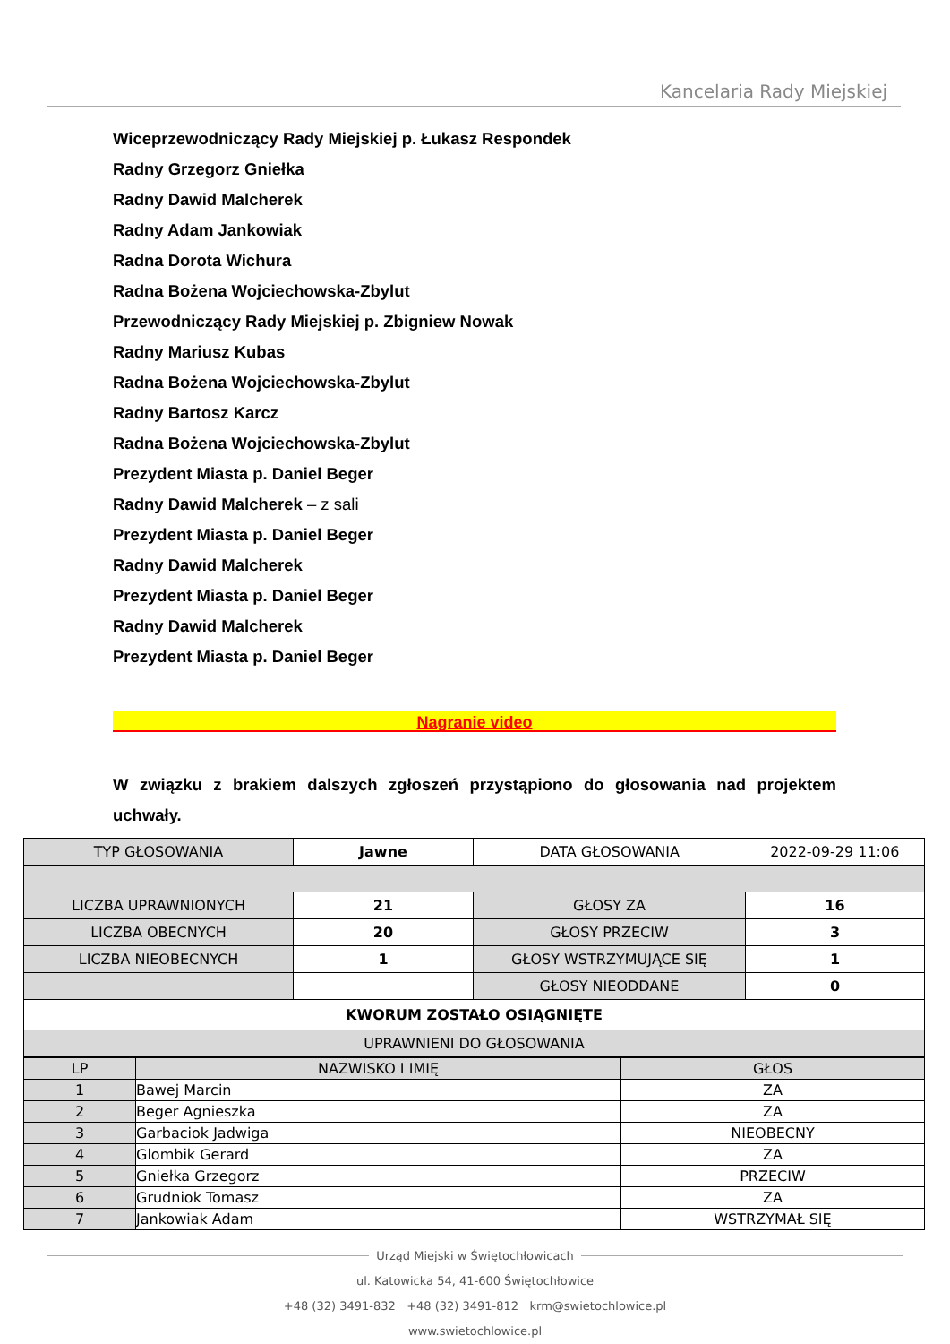Kancelaria Rady Miejskiej
Wiceprzewodniczący Rady Miejskiej p. Łukasz Respondek
Radny Grzegorz Gniełka
Radny Dawid Malcherek
Radny Adam Jankowiak
Radna Dorota Wichura
Radna Bożena Wojciechowska-Zbylut
Przewodniczący Rady Miejskiej p. Zbigniew Nowak
Radny Mariusz Kubas
Radna Bożena Wojciechowska-Zbylut
Radny Bartosz Karcz
Radna Bożena Wojciechowska-Zbylut
Prezydent Miasta p. Daniel Beger
Radny Dawid Malcherek – z sali
Prezydent Miasta p. Daniel Beger
Radny Dawid Malcherek
Prezydent Miasta p. Daniel Beger
Radny Dawid Malcherek
Prezydent Miasta p. Daniel Beger
Nagranie video
W związku z brakiem dalszych zgłoszeń przystąpiono do głosowania nad projektem uchwały.
| TYP GŁOSOWANIA | Jawne | DATA GŁOSOWANIA | 2022-09-29 11:06 |
| LICZBA UPRAWNIONYCH | 21 | GŁOSY ZA | 16 |
| LICZBA OBECNYCH | 20 | GŁOSY PRZECIW | 3 |
| LICZBA NIEOBECNYCH | 1 | GŁOSY WSTRZYMUJĄCE SIĘ | 1 |
| | | GŁOSY NIEODDANE | 0 |
| KWORUM ZOSTAŁO OSIĄGNIĘTE | | | |
| UPRAWNIENI DO GŁOSOWANIA | | | |
| LP | NAZWISKO I IMIĘ | GŁOS |
| 1 | Bawej Marcin | ZA |
| 2 | Beger Agnieszka | ZA |
| 3 | Garbaciok Jadwiga | NIEOBECNY |
| 4 | Glombik Gerard | ZA |
| 5 | Gniełka Grzegorz | PRZECIW |
| 6 | Grudniok Tomasz | ZA |
| 7 | Jankowiak Adam | WSTRZYMAŁ SIĘ |
Urząd Miejski w Świętochłowicach
ul. Katowicka 54, 41-600 Świętochłowice
+48 (32) 3491-832 +48 (32) 3491-812 krm@swietochlowice.pl
www.swietochlowice.pl